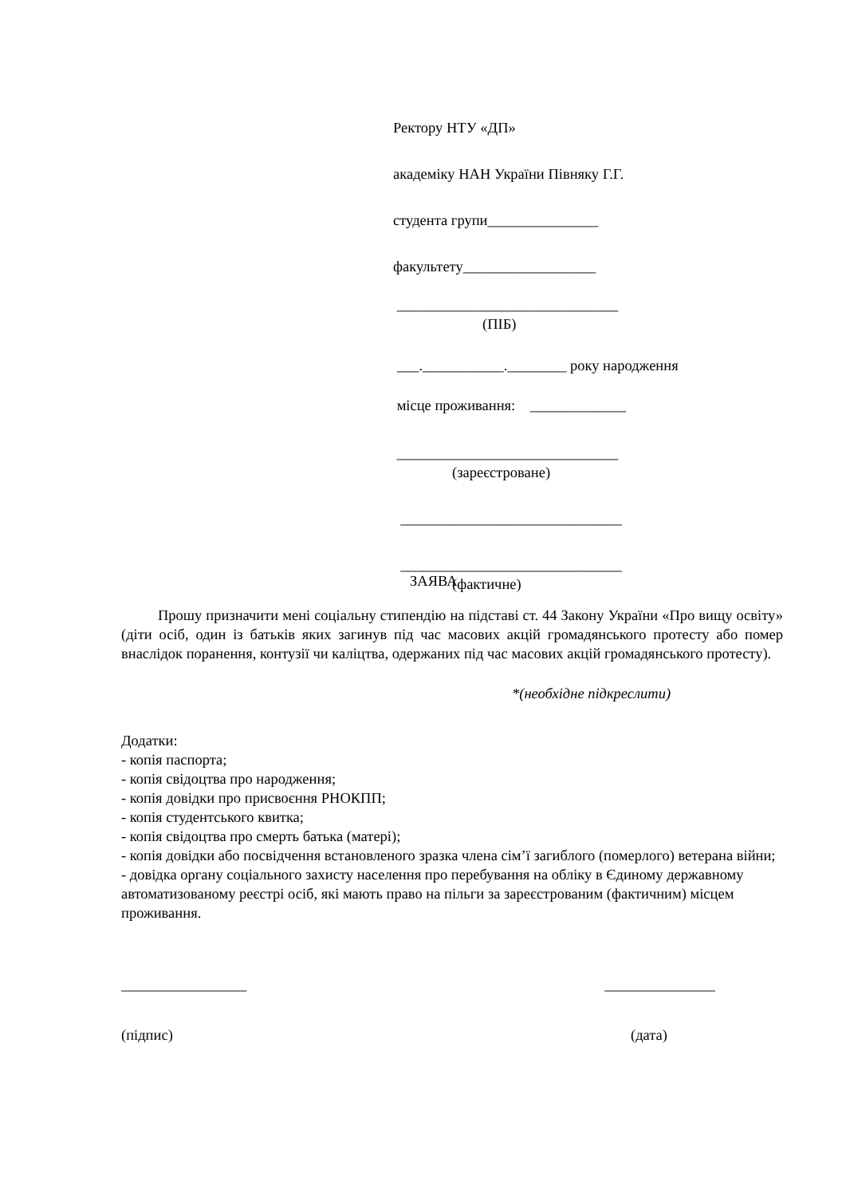Ректору НТУ «ДП»
академіку НАН України Півняку Г.Г.
студента групи_______________
факультету__________________
______________________________
(ПІБ)
___.___________.________ року народження
місце проживання: _____________
______________________________
(зареєстроване)
______________________________
______________________________
(фактичне)
ЗАЯВА
Прошу призначити мені соціальну стипендію на підставі ст. 44 Закону України «Про вищу освіту» (діти осіб, один із батьків яких загинув під час масових акцій громадянського протесту або помер внаслідок поранення, контузії чи каліцтва, одержаних під час масових акцій громадянського протесту).
*(необхідне підкреслити)
Додатки:
- копія паспорта;
- копія свідоцтва про народження;
- копія довідки про присвоєння РНОКПП;
- копія студентського квитка;
- копія свідоцтва про смерть батька (матері);
- копія довідки або посвідчення встановленого зразка члена сім’ї загиблого (померлого) ветерана війни;
- довідка органу соціального захисту населення про перебування на обліку в Єдиному державному автоматизованому реєстрі осіб, які мають право на пільги за зареєстрованим (фактичним) місцем проживання.
_________________ _______________
(підпис) (дата)